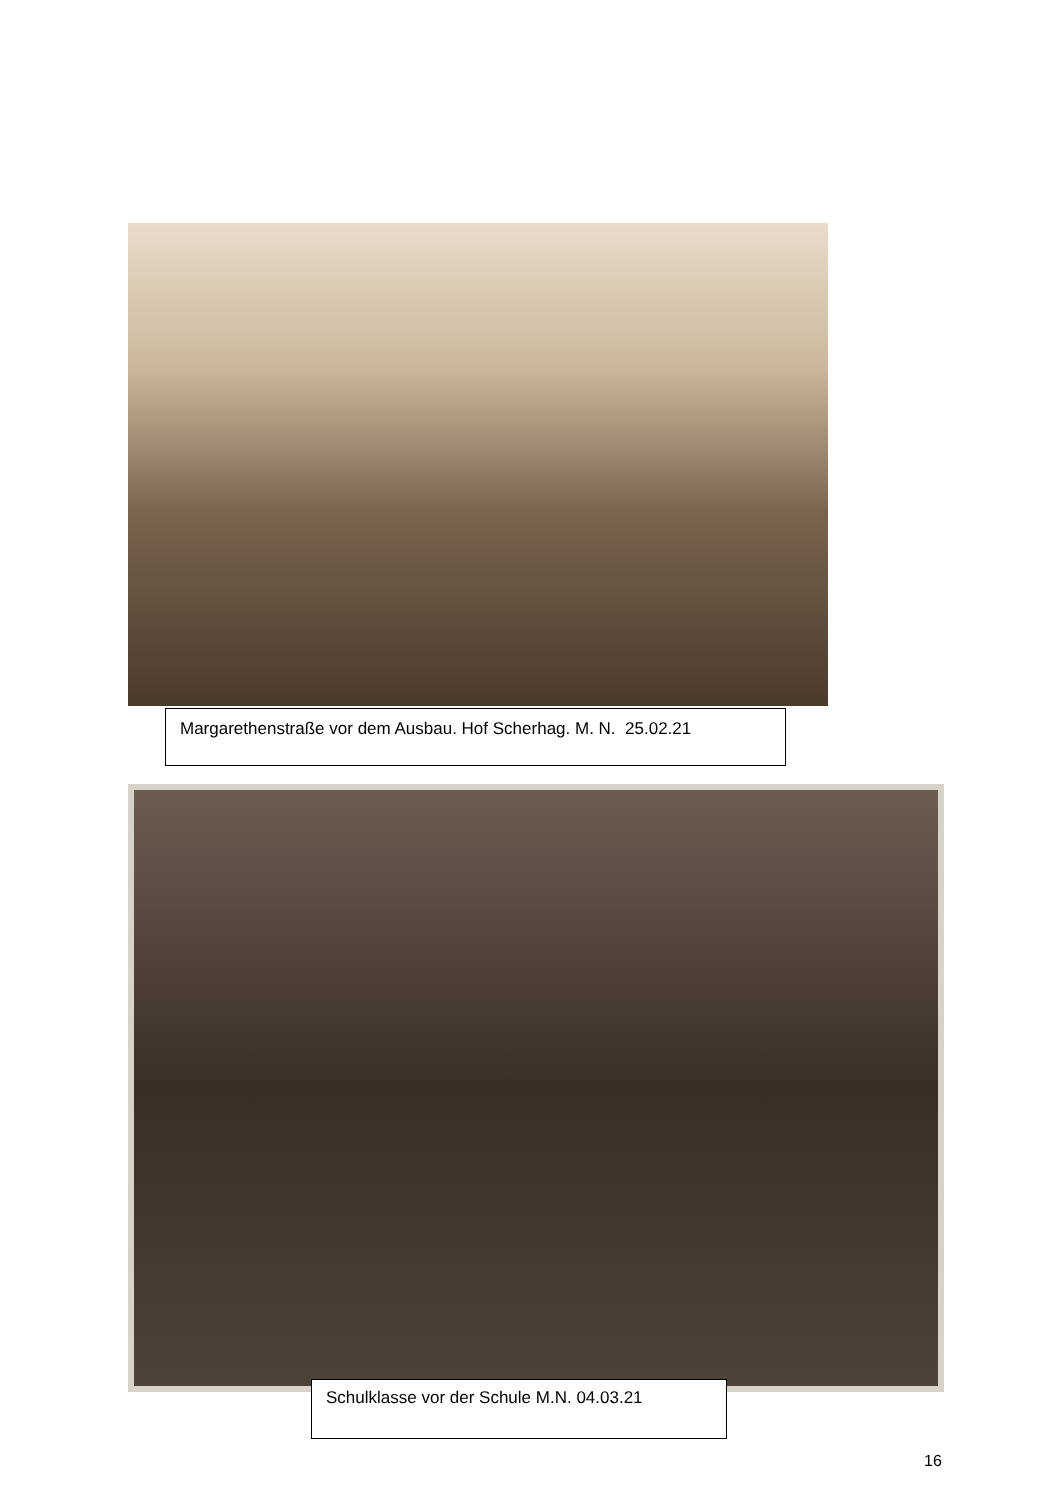Margarethenstraße vor dem Ausbau. Hof Scherhag. M. N. 25.02.21
Schulklasse vor der Schule M.N. 04.03.21
16